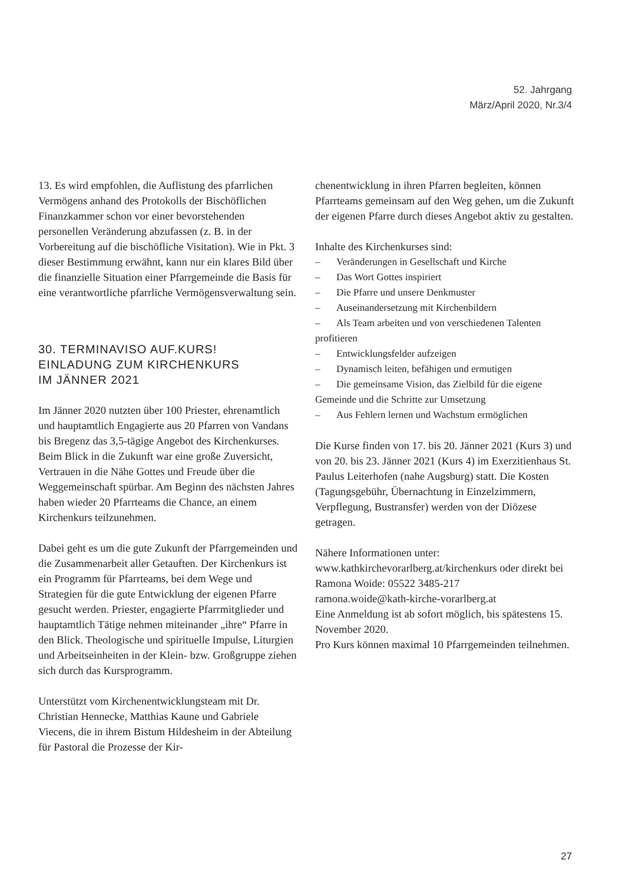52. Jahrgang
März/April 2020, Nr.3/4
13. Es wird empfohlen, die Auflistung des pfarrlichen Vermögens anhand des Protokolls der Bischöflichen Finanzkammer schon vor einer bevorstehenden personellen Veränderung abzufassen (z. B. in der Vorbereitung auf die bischöfliche Visitation). Wie in Pkt. 3 dieser Bestimmung erwähnt, kann nur ein klares Bild über die finanzielle Situation einer Pfarrgemeinde die Basis für eine verantwortliche pfarrliche Vermögensverwaltung sein.
30. TERMINAVISO AUF.KURS!
EINLADUNG ZUM KIRCHENKURS
IM JÄNNER 2021
Im Jänner 2020 nutzten über 100 Priester, ehrenamtlich und hauptamtlich Engagierte aus 20 Pfarren von Vandans bis Bregenz das 3,5-tägige Angebot des Kirchenkurses. Beim Blick in die Zukunft war eine große Zuversicht, Vertrauen in die Nähe Gottes und Freude über die Weggemeinschaft spürbar. Am Beginn des nächsten Jahres haben wieder 20 Pfarrteams die Chance, an einem Kirchenkurs teilzunehmen.
Dabei geht es um die gute Zukunft der Pfarrgemeinden und die Zusammenarbeit aller Getauften. Der Kirchenkurs ist ein Programm für Pfarrteams, bei dem Wege und Strategien für die gute Entwicklung der eigenen Pfarre gesucht werden. Priester, engagierte Pfarrmitglieder und hauptamtlich Tätige nehmen miteinander „ihre“ Pfarre in den Blick. Theologische und spirituelle Impulse, Liturgien und Arbeitseinheiten in der Klein- bzw. Großgruppe ziehen sich durch das Kursprogramm.
Unterstützt vom Kirchenentwicklungsteam mit Dr. Christian Hennecke, Matthias Kaune und Gabriele Viecens, die in ihrem Bistum Hildesheim in der Abteilung für Pastoral die Prozesse der Kir-
chenentwicklung in ihren Pfarren begleiten, können Pfarrteams gemeinsam auf den Weg gehen, um die Zukunft der eigenen Pfarre durch dieses Angebot aktiv zu gestalten.
Inhalte des Kirchenkurses sind:
– Veränderungen in Gesellschaft und Kirche
– Das Wort Gottes inspiriert
– Die Pfarre und unsere Denkmuster
– Auseinandersetzung mit Kirchenbildern
– Als Team arbeiten und von verschiedenen Talenten profitieren
– Entwicklungsfelder aufzeigen
– Dynamisch leiten, befähigen und ermutigen
– Die gemeinsame Vision, das Zielbild für die eigene Gemeinde und die Schritte zur Umsetzung
– Aus Fehlern lernen und Wachstum ermöglichen
Die Kurse finden von 17. bis 20. Jänner 2021 (Kurs 3) und von 20. bis 23. Jänner 2021 (Kurs 4) im Exerzitienhaus St. Paulus Leiterhofen (nahe Augsburg) statt. Die Kosten (Tagungsgebühr, Übernachtung in Einzelzimmern, Verpflegung, Bustransfer) werden von der Diözese getragen.
Nähere Informationen unter:
www.kathkirchevorarlberg.at/kirchenkurs oder direkt bei Ramona Woide: 05522 3485-217
ramona.woide@kath-kirche-vorarlberg.at
Eine Anmeldung ist ab sofort möglich, bis spätestens 15. November 2020.
Pro Kurs können maximal 10 Pfarrgemeinden teilnehmen.
27